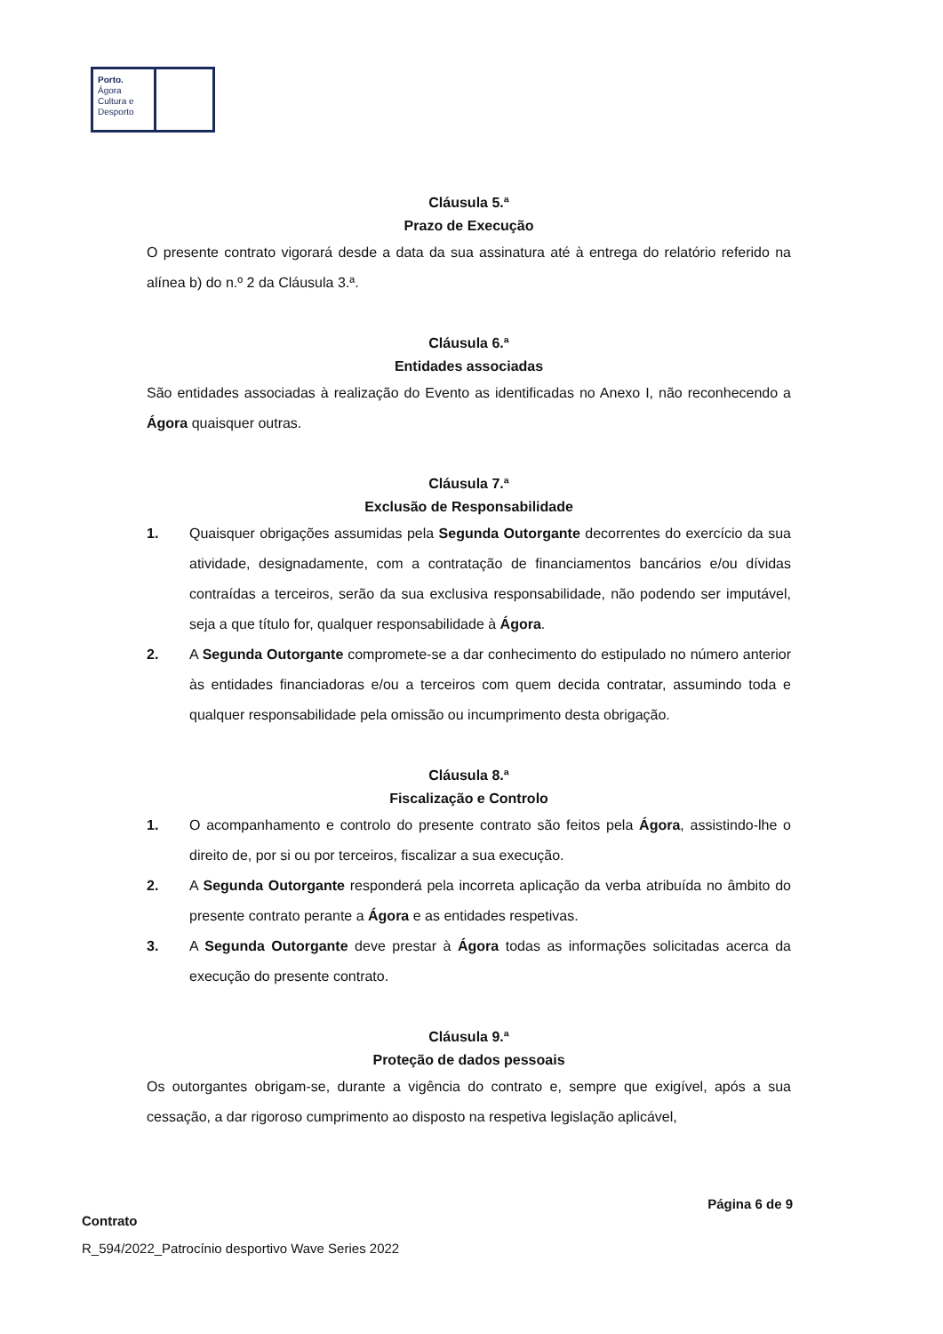Porto.
Ágora
Cultura e
Desporto
Cláusula 5.ª
Prazo de Execução
O presente contrato vigorará desde a data da sua assinatura até à entrega do relatório referido na alínea b) do n.º 2 da Cláusula 3.ª.
Cláusula 6.ª
Entidades associadas
São entidades associadas à realização do Evento as identificadas no Anexo I, não reconhecendo a Ágora quaisquer outras.
Cláusula 7.ª
Exclusão de Responsabilidade
1. Quaisquer obrigações assumidas pela Segunda Outorgante decorrentes do exercício da sua atividade, designadamente, com a contratação de financiamentos bancários e/ou dívidas contraídas a terceiros, serão da sua exclusiva responsabilidade, não podendo ser imputável, seja a que título for, qualquer responsabilidade à Ágora.
2. A Segunda Outorgante compromete-se a dar conhecimento do estipulado no número anterior às entidades financiadoras e/ou a terceiros com quem decida contratar, assumindo toda e qualquer responsabilidade pela omissão ou incumprimento desta obrigação.
Cláusula 8.ª
Fiscalização e Controlo
1. O acompanhamento e controlo do presente contrato são feitos pela Ágora, assistindo-lhe o direito de, por si ou por terceiros, fiscalizar a sua execução.
2. A Segunda Outorgante responderá pela incorreta aplicação da verba atribuída no âmbito do presente contrato perante a Ágora e as entidades respetivas.
3. A Segunda Outorgante deve prestar à Ágora todas as informações solicitadas acerca da execução do presente contrato.
Cláusula 9.ª
Proteção de dados pessoais
Os outorgantes obrigam-se, durante a vigência do contrato e, sempre que exigível, após a sua cessação, a dar rigoroso cumprimento ao disposto na respetiva legislação aplicável,
Página 6 de 9
Contrato
R_594/2022_Patrocínio desportivo Wave Series 2022